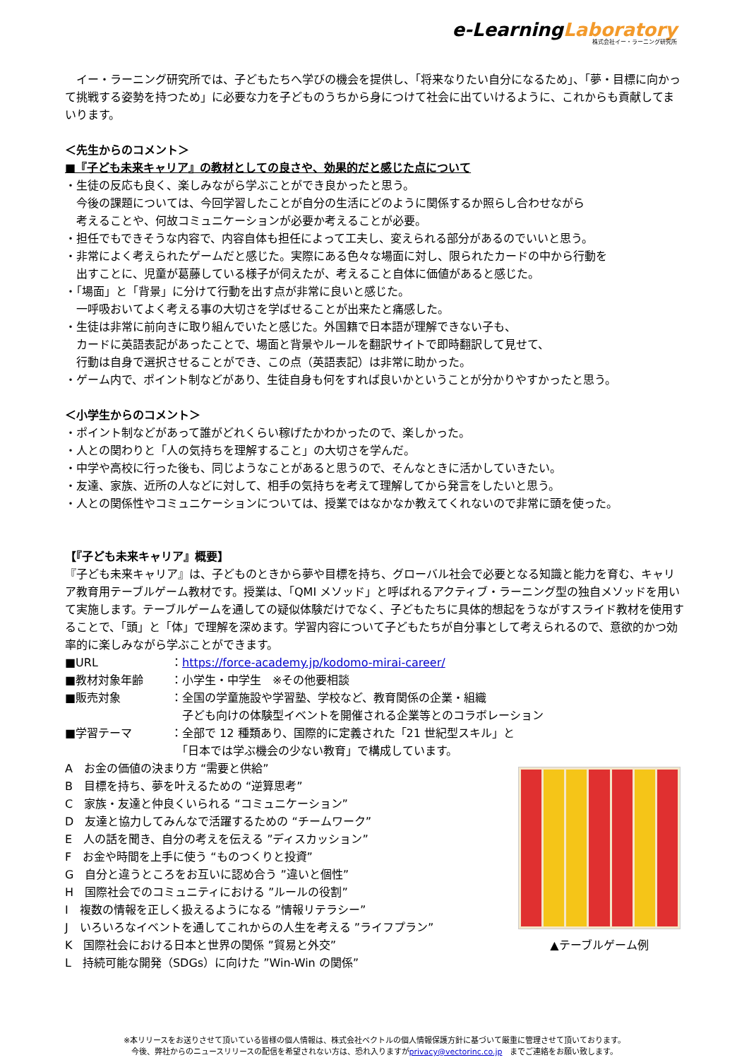e-LearningLaboratory
株式会社イー・ラーニング研究所
　イー・ラーニング研究所では、子どもたちへ学びの機会を提供し、「将来なりたい自分になるため」、「夢・目標に向かって挑戦する姿勢を持つため」に必要な力を子どものうちから身につけて社会に出ていけるように、これからも貢献してまいります。
＜先生からのコメント＞
■『子ども未来キャリア』の教材としての良さや、効果的だと感じた点について
・生徒の反応も良く、楽しみながら学ぶことができ良かったと思う。
　今後の課題については、今回学習したことが自分の生活にどのように関係するか照らし合わせながら
　考えることや、何故コミュニケーションが必要か考えることが必要。
・担任でもできそうな内容で、内容自体も担任によって工夫し、変えられる部分があるのでいいと思う。
・非常によく考えられたゲームだと感じた。実際にある色々な場面に対し、限られたカードの中から行動を
　出すことに、児童が葛藤している様子が伺えたが、考えること自体に価値があると感じた。
・「場面」と「背景」に分けて行動を出す点が非常に良いと感じた。
　一呼吸おいてよく考える事の大切さを学ばせることが出来たと痛感した。
・生徒は非常に前向きに取り組んでいたと感じた。外国籍で日本語が理解できない子も、
　カードに英語表記があったことで、場面と背景やルールを翻訳サイトで即時翻訳して見せて、
　行動は自身で選択させることができ、この点（英語表記）は非常に助かった。
・ゲーム内で、ポイント制などがあり、生徒自身も何をすれば良いかということが分かりやすかったと思う。
＜小学生からのコメント＞
・ポイント制などがあって誰がどれくらい稼げたかわかったので、楽しかった。
・人との関わりと「人の気持ちを理解すること」の大切さを学んだ。
・中学や高校に行った後も、同じようなことがあると思うので、そんなときに活かしていきたい。
・友達、家族、近所の人などに対して、相手の気持ちを考えて理解してから発言をしたいと思う。
・人との関係性やコミュニケーションについては、授業ではなかなか教えてくれないので非常に頭を使った。
【『子ども未来キャリア』概要】
『子ども未来キャリア』は、子どものときから夢や目標を持ち、グローバル社会で必要となる知識と能力を育む、キャリア教育用テーブルゲーム教材です。授業は、「QMI メソッド」と呼ばれるアクティブ・ラーニング型の独自メソッドを用いて実施します。テーブルゲームを通しての疑似体験だけでなく、子どもたちに具体的想起をうながすスライド教材を使用することで、「頭」と「体」で理解を深めます。学習内容について子どもたちが自分事として考えられるので、意欲的かつ効率的に楽しみながら学ぶことができます。
■URL ：https://force-academy.jp/kodomo-mirai-career/
■教材対象年齢 ：小学生・中学生　※その他要相談
■販売対象 ：全国の学童施設や学習塾、学校など、教育関係の企業・組織
　子ども向けの体験型イベントを開催される企業等とのコラボレーション
■学習テーマ ：全部で 12 種類あり、国際的に定義された「21 世紀型スキル」と
　「日本では学ぶ機会の少ない教育」で構成しています。
A　お金の価値の決まり方 “需要と供給”
B　目標を持ち、夢を叶えるための “逆算思考”
C　家族・友達と仲良くいられる “コミュニケーション”
D　友達と協力してみんなで活躍するための “チームワーク”
E　人の話を聞き、自分の考えを伝える ”ディスカッション”
F　お金や時間を上手に使う “ものつくりと投資”
G　自分と違うところをお互いに認め合う ”違いと個性”
H　国際社会でのコミュニティにおける ”ルールの役割”
I　複数の情報を正しく扱えるようになる ”情報リテラシー”
J　いろいろなイベントを通してこれからの人生を考える ”ライフプラン”
K　国際社会における日本と世界の関係 ”貿易と外交”
L　持続可能な開発（SDGs）に向けた ”Win-Win の関係”
▲テーブルゲーム例
※本リリースをお送りさせて頂いている皆様の個人情報は、株式会社ベクトルの個人情報保護方針に基づいて厳重に管理させて頂いております。
今後、弊社からのニュースリリースの配信を希望されない方は、恐れ入りますがprivacy@vectorinc.co.jp　までご連絡をお願い致します。